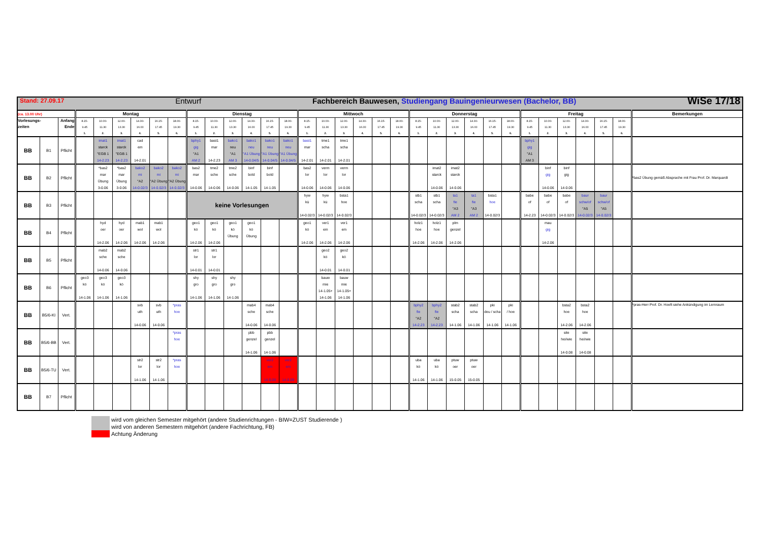| Stand: 27.09.17 Entwurf Fachbereich Bauwesen, Studiengang Bauingenieurwesen (Bachelor, BB) WiSe 17/18 | | | | | | | | | | | | | | | | | | | | | | | | | | | | | | | | | |
| (ca. 13.00 Uhr) | | | Montag | | | | | | Dienstag | | | | | | Mittwoch | | | | | | Donnerstag | | | | | | Freitag | | | | | | Bemerkungen |
| Vorlesungs- zeiten | | Anfang Ende | 8.15- 9.45 1. | 10.00- 11.30 2. | 12.00- 13.30 3. | 14.30- 16.00 4. | 16.15- 17.45 5. | 18.00- 19.30 6. | 8.15- 9.45 1. | 10.00- 11.30 2. | 12.00- 13.30 3. | 14.30- 16.00 4. | 16.15- 17.45 5. | 18.00- 19.30 6. | 8.15- 9.45 1. | 10.00- 11.30 2. | 12.00- 13.30 3. | 14.30- 16.00 4. | 16.15- 17.45 5. | 18.00- 19.30 6. | 8.15- 9.45 1. | 10.00- 11.30 2. | 12.00- 13.30 3. | 14.30- 16.00 4. | 16.15- 17.45 5. | 18.00- 19.30 6. | 8.15- 9.45 1. | 10.00- 11.30 2. | 12.00- 13.30 3. | 14.30- 16.00 4. | 16.15- 17.45 5. | 18.00- 19.30 6. | |
| BB | B1 | Pflicht | | imat1 starck °EGB 1 14-2.23 | imat1 starck °EGB 1 14-2.23 | cad em 14-2.01 | | | bphy1 gig °A1 AM 2 | bast1 mar 14-2.23 | bako1 neu °A1 AM 3 | bako1 neu °A1 Übung 14-0.04/5 | bako1 neu °A1 Übung 14-0.04/5 | bako1 neu °A1 Übung 14-0.04/5 | bast1 mar 14-2.01 | tme1 scha 14-2.01 | tme1 scha 14-2.01 | | | | | | | | | | bphy1 gig °A1 AM 3 | | | | | | |
| BB | B2 | Pflicht | | *bas2 mar Übung 3-0.06 | *bas2 mar Übung 3-0.06 | bako2 mi °A2 14-0.02/3 | bako2 mi °A2 Übung 14-0.02/3 | bako2 mi °A2 Übung 14-0.02/3 | bas2 mar 14-0.06 | tme2 sche 14-0.06 | tme2 sche 14-0.06 | binf bold 14-1.05 | binf bold 14-1.05 | | bas2 lor 14-0.06 | verm lor 14-0.06 | verm lor 14-0.06 | | | | | imat2 starck 14-0.06 | imat2 starck 14-0.06 | | | | | binf gig 14-0.06 | binf gig 14-0.06 | | | | *bas2 Übung gemäß Absprache mit Frau Prof. Dr. Marquardt |
| BB | B3 | Pflicht | | | | | | | keine Vorlesungen | | | | | | hyw kü 14-0.02/3 | hyw kü 14-0.02/3 | bsta1 hoe 14-0.02/3 | | | | stb1 scha 14-0.02/3 | stb1 scha 14-0.02/3 | ta1 fie °A3 AM 2 | ta1 fie °A3 AM 2 | bsta1 hoe 14-0.02/3 | | babe of 14-2.23 | babe of 14-0.02/3 | babe of 14-0.02/3 | baur schw/of °A5 14-0.02/3 | baur schw/of °A5 14-0.02/3 | | |
| BB | B4 | Pflicht | | hyd oer 14-2.06 | hyd oer 14-2.06 | mab1 wol 14-2.06 | mab1 wol 14-2.06 | | geo1 kö 14-2.06 | geo1 kö 14-2.06 | geo1 kö Übung | geo1 kö Übung | | | geo1 kö 14-2.06 | ver1 em 14-2.06 | ver1 em 14-2.06 | | | | holz1 hoe 14-2.06 | holz1 hoe 14-2.06 | plm genzel 14-2.06 | | | | | mau gig 14-2.06 | | | | | |
| BB | B5 | Pflicht | | mab2 sche 14-0.06 | mab2 sche 14-0.06 | | | | str1 lor 14-0.01 | str1 lor 14-0.01 | | | | | | geo2 kö 14-0.01 | geo2 kö 14-0.01 | | | | | | | | | | | | | | | | |
| BB | B6 | Pflicht | geo3 kö 14-1.06 | geo3 kö 14-1.06 | geo3 kö 14-1.06 | | | | shy gro 14-1.06 | shy gro 14-1.06 | shy gro 14-1.06 | | | | | bauw mie 14-1.05+ 14-1.06 | bauw mie 14-1.05+ 14-1.06 | | | | | | | | | | | | | | | | |
| BB | B5/6-KI | Vert. | | | | svb uth 14-0.06 | svb uth 14-0.06 | *pras hoe | | | | mab4 sche 14-0.06 | mab4 sche 14-0.06 | | | | | | | | bphy2 fie °A2 14-2.23 | bphy2 fie °A2 14-2.23 | stab2 scha 14-1.06 | stab2 scha 14-1.06 | pki deu / scha 14-1.06 | pki / hoe 14-1.06 | | | bsta2 hoe 14-2.06 | bsta2 hoe 14-2.06 | | | *pras-Herr Prof. Dr. Hoeft siehe Ankündigung im Lernraum |
| BB | B5/6-BB | Vert. | | | | | | *pras hoe | | | | pbb genzel 14-1.06 | pbb genzel 14-1.06 | | | | | | | | | | | | | | | | site hei/wie 14-0.08 | site hei/wie 14-0.08 | | | |
| BB | B5/6-TU | Vert. | | | | str2 lor 14-1.06 | str2 lor 14-1.06 | *pras hoe | | | | | ver2 em 14-0.09 | ver2 em 14-0.09 | | | | | | | uba kö 14-1.06 | uba kö 14-1.06 | ptuw oer 15-0.05 | ptuw oer 15-0.05 | | | | | | | | | |
| BB | B7 | Pflicht | | | | | | | | | | | | | | | | | | | | | | | | | | | | | | | |
wird vom gleichen Semester mitgehört (andere Studienrichtungen - BIW=ZUST Studierende )
wird von anderen Semestern mitgehört (andere Fachrichtung, FB)
Achtung Änderung